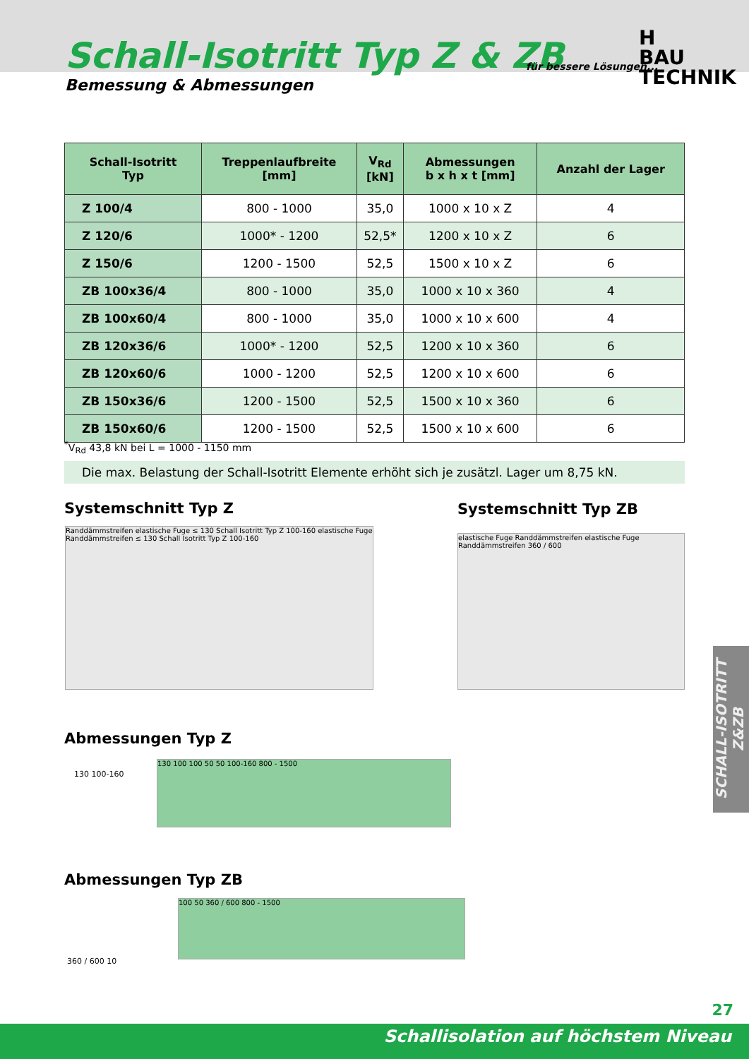Schall-Isotritt Typ Z & ZB
Bemessung & Abmessungen
für bessere Lösungen...
H
BAU TECHNIK
| Schall-Isotritt Typ | Treppenlaufbreite [mm] | V<sub>Rd</sub> [kN] | Abmessungen b x h x t [mm] | Anzahl der Lager |
| --- | --- | --- | --- | --- |
| Z 100/4 | 800 - 1000 | 35,0 | 1000 x 10 x Z | 4 |
| Z 120/6 | 1000* - 1200 | 52,5* | 1200 x 10 x Z | 6 |
| Z 150/6 | 1200 - 1500 | 52,5 | 1500 x 10 x Z | 6 |
| ZB 100x36/4 | 800 - 1000 | 35,0 | 1000 x 10 x 360 | 4 |
| ZB 100x60/4 | 800 - 1000 | 35,0 | 1000 x 10 x 600 | 4 |
| ZB 120x36/6 | 1000* - 1200 | 52,5 | 1200 x 10 x 360 | 6 |
| ZB 120x60/6 | 1000 - 1200 | 52,5 | 1200 x 10 x 600 | 6 |
| ZB 150x36/6 | 1200 - 1500 | 52,5 | 1500 x 10 x 360 | 6 |
| ZB 150x60/6 | 1200 - 1500 | 52,5 | 1500 x 10 x 600 | 6 |
<sup>*</sup> V<sub>Rd</sub> 43,8 kN bei L = 1000 - 1150 mm
Die max. Belastung der Schall-Isotritt Elemente erhöht sich je zusätzl. Lager um 8,75 kN.
Systemschnitt Typ Z Systemschnitt Typ ZB
Randdämmstreifen elastische Fuge ≤ 130 Schall Isotritt Typ Z 100-160 elastische Fuge Randdämmstreifen ≤ 130 Schall Isotritt Typ Z 100-160
elastische Fuge Randdämmstreifen elastische Fuge Randdämmstreifen 360 / 600
Abmessungen Typ Z
130 100 100 50 50 100-160 800 - 1500
130 100-160
Abmessungen Typ ZB
100 50 360 / 600 800 - 1500
360 / 600 10
SCHALL-ISOTRITT Z&ZB
27
Schallisolation auf höchstem Niveau